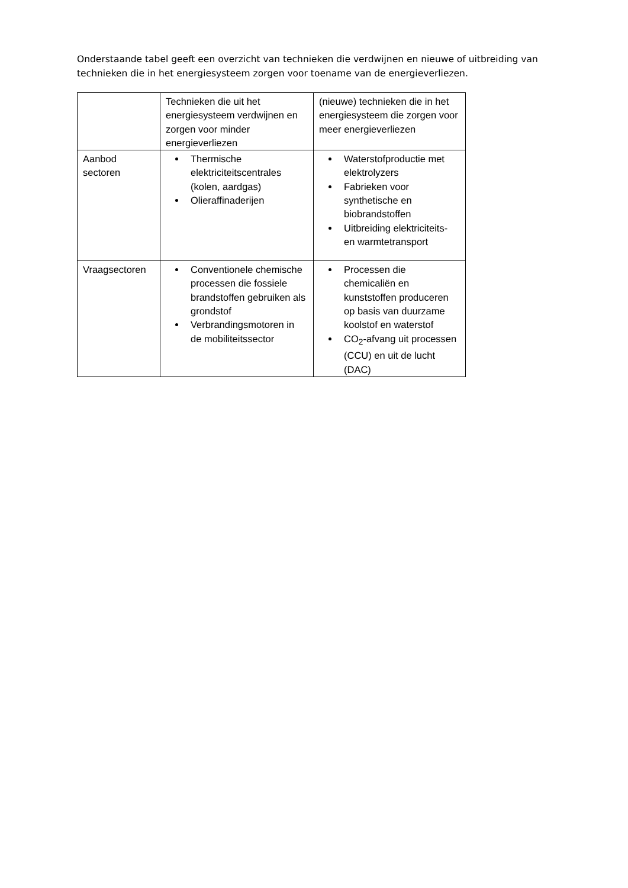Onderstaande tabel geeft een overzicht van technieken die verdwijnen en nieuwe of uitbreiding van technieken die in het energiesysteem zorgen voor toename van de energieverliezen.
| | Technieken die uit het energiesysteem verdwijnen en zorgen voor minder energieverliezen | (nieuwe) technieken die in het energiesysteem die zorgen voor meer energieverliezen |
| Aanbod sectoren | Thermische elektriciteitscentrales (kolen, aardgas) Olieraffinaderijen | Waterstofproductie met elektrolyzers Fabrieken voor synthetische en biobrandstoffen Uitbreiding elektriciteits- en warmtetransport |
| Vraagsectoren | Conventionele chemische processen die fossiele brandstoffen gebruiken als grondstof Verbrandingsmotoren in de mobiliteitssector | Processen die chemicaliën en kunststoffen produceren op basis van duurzame koolstof en waterstof CO<sub>2</sub>-afvang uit processen (CCU) en uit de lucht (DAC) |